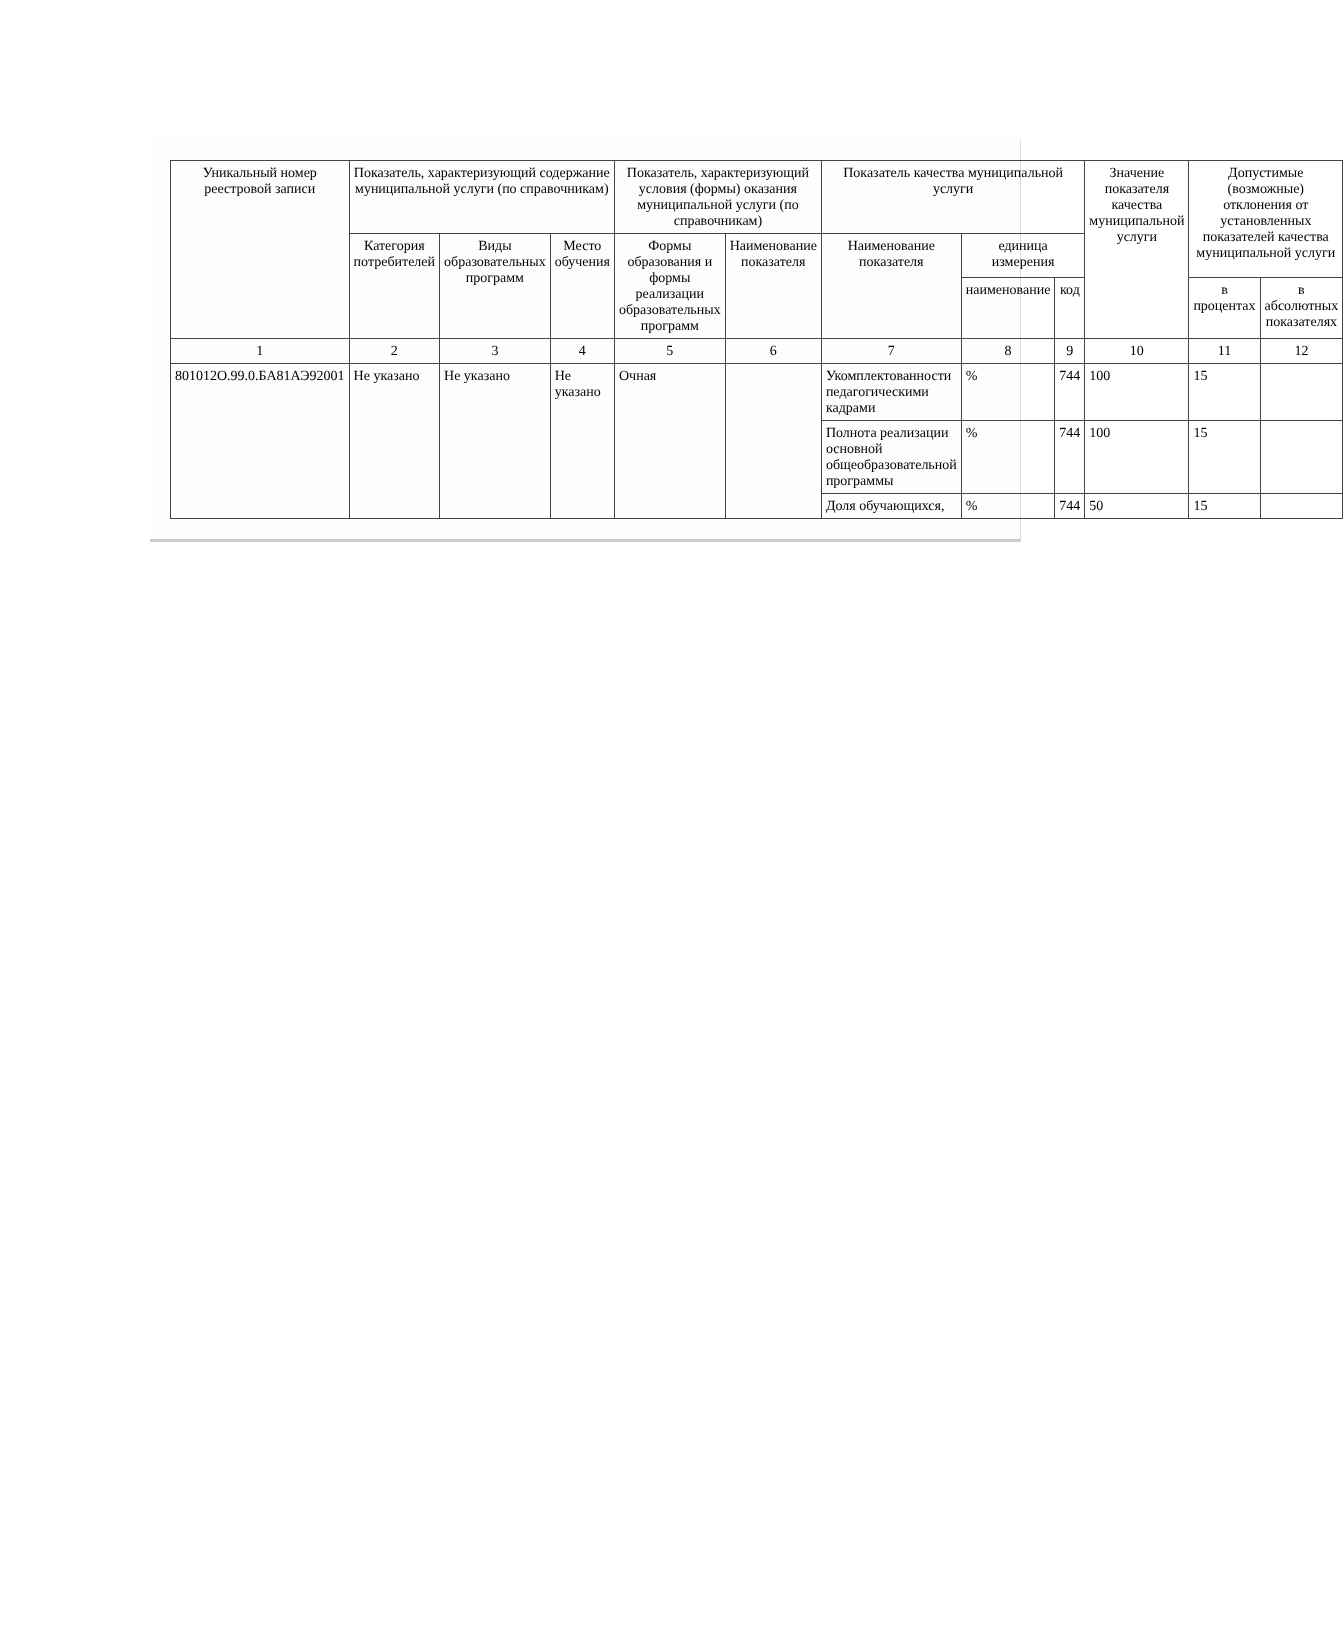| Уникальный номер реестровой записи | Показатель, характеризующий содержание муниципальной услуги (по справочникам) | | | Показатель, характеризующий условия (формы) оказания муниципальной услуги (по справочникам) | | Показатель качества муниципальной услуги | | | Значение показателя качества муниципальной услуги | Допустимые (возможные) отклонения от установленных показателей качества муниципальной услуги | |
| --- | --- | --- | --- | --- | --- | --- | --- | --- | --- | --- | --- |
| | Категория потребителей | Виды образовательных программ | Место обучения | Формы образования и формы реализации образовательных программ | Наименование показателя | Наименование показателя | единица измерения | | | | |
| | | | | | | | наименование | код | | в процентах | в абсолютных показателях |
| 1 | 2 | 3 | 4 | 5 | 6 | 7 | 8 | 9 | 10 | 11 | 12 |
| 801012О.99.0.БА81АЭ92001 | Не указано | Не указано | Не указано | Очная | | Укомплектованности педагогическими кадрами | % | 744 | 100 | 15 | |
| | | | | | | Полнота реализации основной общеобразовательной программы | % | 744 | 100 | 15 | |
| | | | | | | Доля обучающихся, | % | 744 | 50 | 15 | |